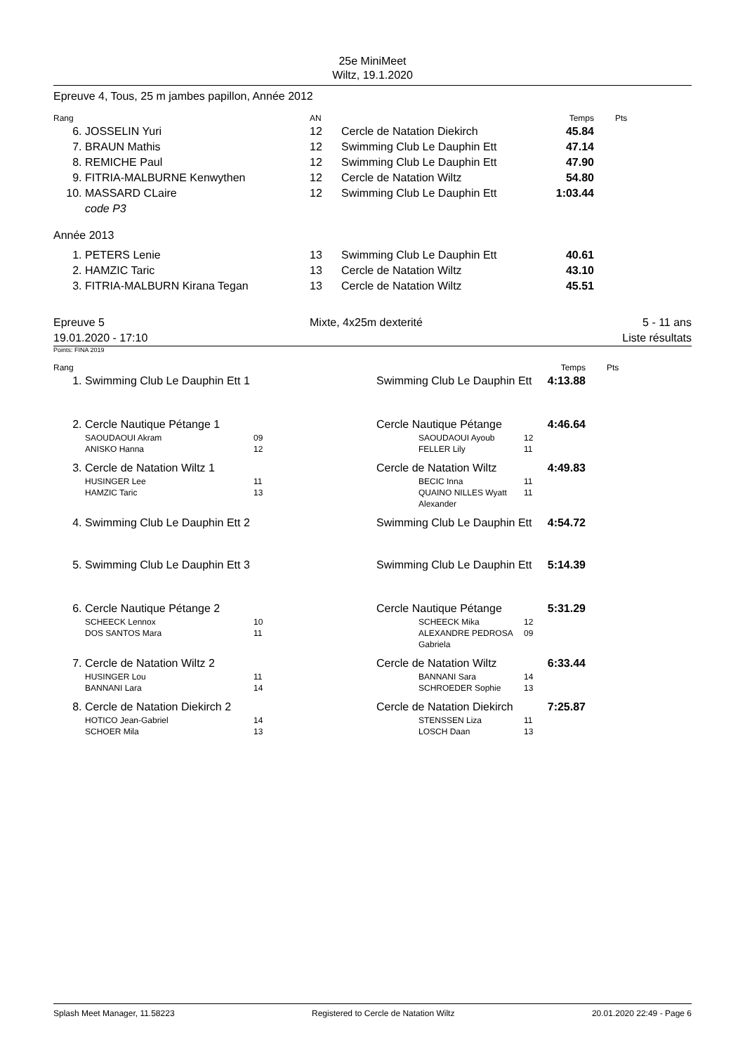25e MiniMeet
Wiltz, 19.1.2020
Epreuve 4, Tous, 25 m jambes papillon, Année 2012
| Rang | | AN | | Temps | Pts |
| --- | --- | --- | --- | --- | --- |
| 6. | JOSSELIN Yuri | 12 | Cercle de Natation Diekirch | 45.84 | |
| 7. | BRAUN Mathis | 12 | Swimming Club Le Dauphin Ett | 47.14 | |
| 8. | REMICHE Paul | 12 | Swimming Club Le Dauphin Ett | 47.90 | |
| 9. | FITRIA-MALBURNE Kenwythen | 12 | Cercle de Natation Wiltz | 54.80 | |
| 10. | MASSARD CLaire code P3 | 12 | Swimming Club Le Dauphin Ett | 1:03.44 | |
Année 2013
| 1. | PETERS Lenie | 13 | Swimming Club Le Dauphin Ett | 40.61 | |
| 2. | HAMZIC Taric | 13 | Cercle de Natation Wiltz | 43.10 | |
| 3. | FITRIA-MALBURN Kirana Tegan | 13 | Cercle de Natation Wiltz | 45.51 | |
| Epreuve 5 19.01.2020 - 17:10 | Mixte, 4x25m dexterité | 5 - 11 ans Liste résultats |
Points: FINA 2019
| Rang | | | | | | Temps | Pts |
| --- | --- | --- | --- | --- | --- | --- | --- |
| 1. | Swimming Club Le Dauphin Ett 1 | | | Swimming Club Le Dauphin Ett | | 4:13.88 | |
| 2. | Cercle Nautique Pétange 1 | | | Cercle Nautique Pétange | | 4:46.64 | |
| | SAOUDAOUI Akram ANISKO Hanna | 09 12 | | SAOUDAOUI Ayoub FELLER Lily | 12 11 | | |
| 3. | Cercle de Natation Wiltz 1 | | | Cercle de Natation Wiltz | | 4:49.83 | |
| | HUSINGER Lee HAMZIC Taric | 11 13 | | BECIC Inna QUAINO NILLES Wyatt Alexander | 11 11 | | |
| 4. | Swimming Club Le Dauphin Ett 2 | | | Swimming Club Le Dauphin Ett | | 4:54.72 | |
| 5. | Swimming Club Le Dauphin Ett 3 | | | Swimming Club Le Dauphin Ett | | 5:14.39 | |
| 6. | Cercle Nautique Pétange 2 | | | Cercle Nautique Pétange | | 5:31.29 | |
| | SCHEECK Lennox DOS SANTOS Mara | 10 11 | | SCHEECK Mika ALEXANDRE PEDROSA Gabriela | 12 09 | | |
| 7. | Cercle de Natation Wiltz 2 | | | Cercle de Natation Wiltz | | 6:33.44 | |
| | HUSINGER Lou BANNANI Lara | 11 14 | | BANNANI Sara SCHROEDER Sophie | 14 13 | | |
| 8. | Cercle de Natation Diekirch 2 | | | Cercle de Natation Diekirch | | 7:25.87 | |
| | HOTICO Jean-Gabriel SCHOER Mila | 14 13 | | STENSSEN Liza LOSCH Daan | 11 13 | | |
Splash Meet Manager, 11.58223 Registered to Cercle de Natation Wiltz 20.01.2020 22:49 - Page 6